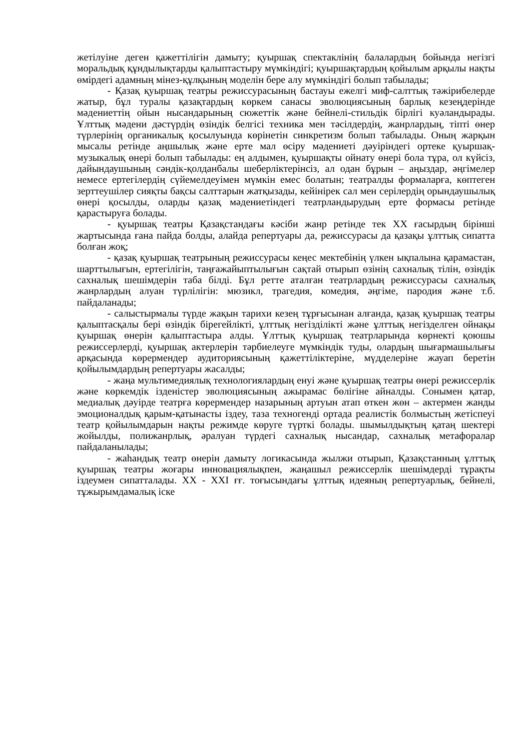жетілуіне деген қажеттілігін дамыту; қуыршақ спектаклінің балалардың бойында негізгі моральдық құндылықтарды қалыптастыру мүмкіндігі; қуыршақтардың қойылым арқылы нақты өмірдегі адамның мінез-құлқының моделін бере алу мүмкіндігі болып табылады;
- Қазақ қуыршақ театры режиссурасының бастауы ежелгі миф-салттық тәжірибелерде жатыр, бұл туралы қазақтардың көркем санасы эволюциясының барлық кезеңдерінде мәдениеттің ойын нысандарының сюжеттік және бейнелі-стильдік бірлігі куәландырады. Ұлттық мәдени дәстүрдің өзіндік белгісі техника мен тәсілдердің, жанрлардың, тіпті өнер түрлерінің органикалық қосылуында көрінетін синкретизм болып табылады. Оның жарқын мысалы ретінде аңшылық және ерте мал өсіру мәдениеті дәуіріндегі ортеке қуыршақ-музыкалық өнері болып табылады: ең алдымен, қуыршақты ойнату өнері бола тұра, ол күйсіз, дайындаушының сәндік-қолданбалы шеберліктерінсіз, ал одан бұрын – аңыздар, әңгімелер немесе ертегілердің сүйемелдеуімен мүмкін емес болатын; театралды формаларға, көптеген зерттеушілер сияқты бақсы салттарын жатқызады, кейінірек сал мен серілердің орындаушылық өнері қосылды, оларды қазақ мәдениетіндегі театрландырудың ерте формасы ретінде қарастыруға болады.
- қуыршақ театры Қазақстандағы кәсіби жанр ретінде тек ХХ ғасырдың бірінші жартысында ғана пайда болды, алайда репертуары да, режиссурасы да қазақы ұлттық сипатта болған жоқ;
- қазақ қуыршақ театрының режиссурасы кеңес мектебінің үлкен ықпалына қарамастан, шарттылығын, ертегілігін, таңғажайыптылығын сақтай отырып өзінің сахналық тілін, өзіндік сахналық шешімдерін таба білді. Бұл ретте аталған театрлардың режиссурасы сахналық жанрлардың алуан түрлілігін: мюзикл, трагедия, комедия, әңгіме, пародия және т.б. пайдаланады;
- салыстырмалы түрде жақын тарихи кезең тұрғысынан алғанда, қазақ қуыршақ театры қалыптасқалы бері өзіндік бірегейлікті, ұлттық негізділікті және ұлттық негізделген ойнақы қуыршақ өнерін қалыптастыра алды. Ұлттық қуыршақ театрларында көрнекті қоюшы режиссерлерді, қуыршақ актерлерін тәрбиелеуге мүмкіндік туды, олардың шығармашылығы арқасында көрермендер аудиториясының қажеттіліктеріне, мүдделеріне жауап беретін қойылымдардың репертуары жасалды;
- жаңа мультимедиялық технологиялардың енуі және қуыршақ театры өнері режиссерлік және көркемдік ізденістер эволюциясының ажырамас бөлігіне айналды. Сонымен қатар, медиалық дәуірде театрға көрермендер назарының артуын атап өткен жөн – актермен жанды эмоционалдық қарым-қатынасты іздеу, таза техногенді ортада реалистік болмыстың жетіспеуі театр қойылымдарын нақты режимде көруге түрткі болады. шымылдықтың қатаң шектері жойылды, полижанрлық, әралуан түрдегі сахналық нысандар, сахналық метафоралар пайдаланылады;
- жаһандық театр өнерін дамыту логикасында жылжи отырып, Қазақстанның ұлттық қуыршақ театры жоғары инновациялықпен, жаңашыл режиссерлік шешімдерді тұрақты іздеумен сипатталады. ХХ - ХХІ ғғ. тоғысындағы ұлттық идеяның репертуарлық, бейнелі, тұжырымдамалық іске